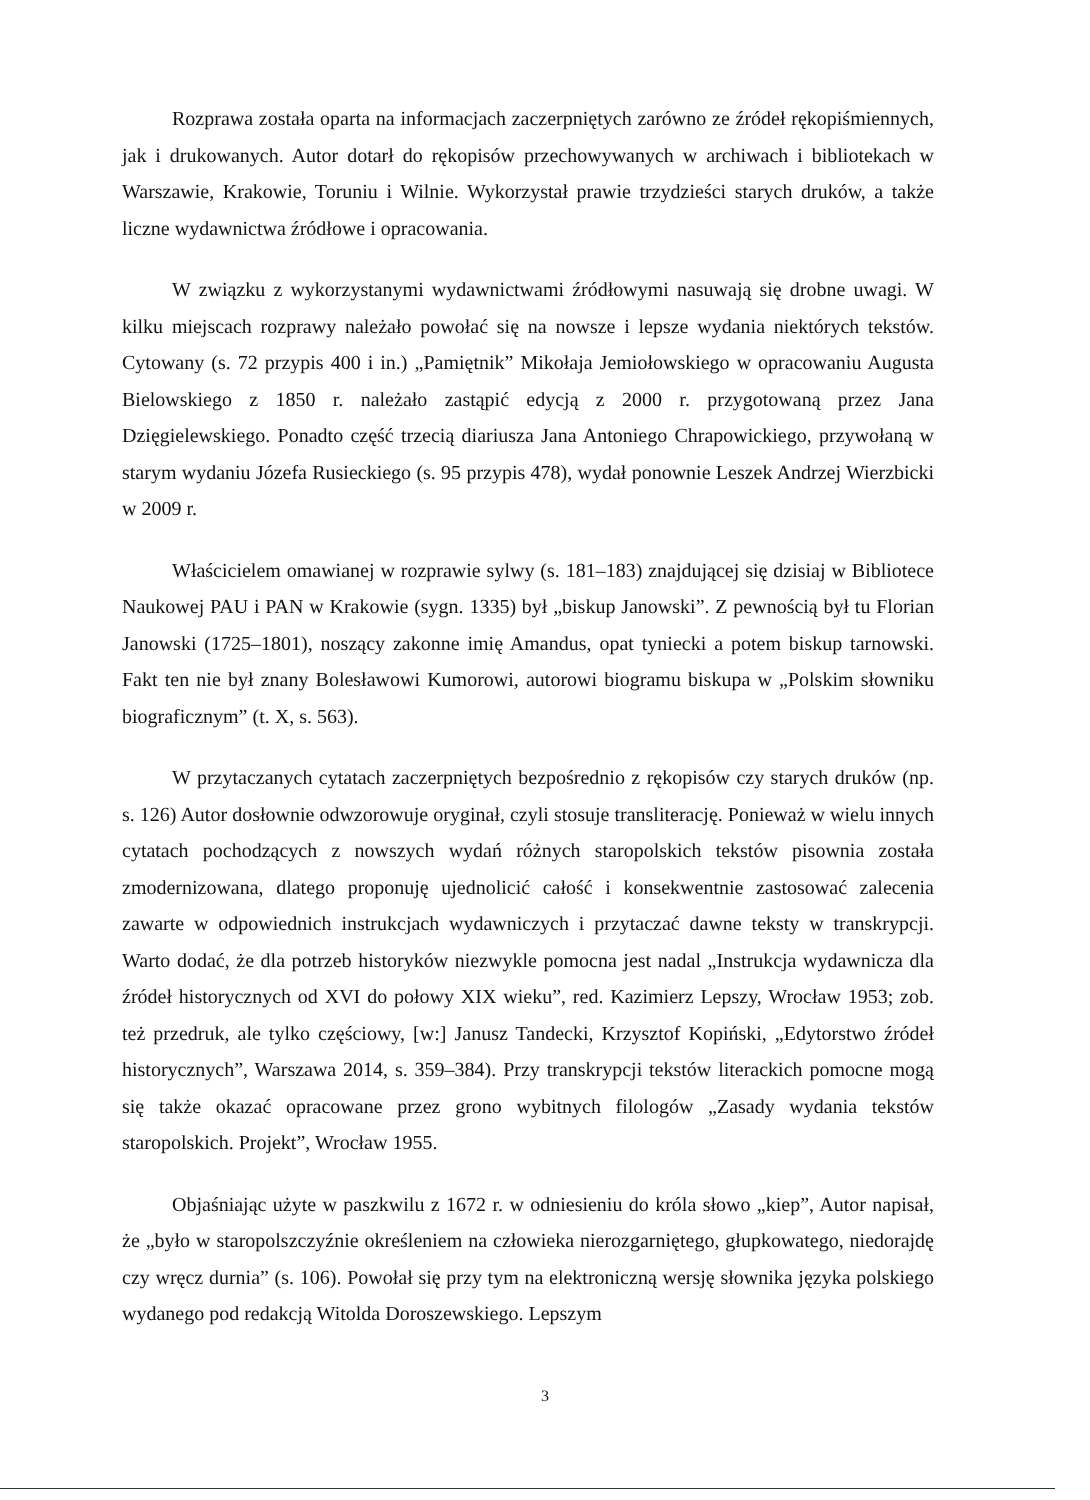Rozprawa została oparta na informacjach zaczerpniętych zarówno ze źródeł rękopiśmiennych, jak i drukowanych. Autor dotarł do rękopisów przechowywanych w archiwach i bibliotekach w Warszawie, Krakowie, Toruniu i Wilnie. Wykorzystał prawie trzydzieści starych druków, a także liczne wydawnictwa źródłowe i opracowania.
W związku z wykorzystanymi wydawnictwami źródłowymi nasuwają się drobne uwagi. W kilku miejscach rozprawy należało powołać się na nowsze i lepsze wydania niektórych tekstów. Cytowany (s. 72 przypis 400 i in.) „Pamiętnik” Mikołaja Jemiołowskiego w opracowaniu Augusta Bielowskiego z 1850 r. należało zastąpić edycją z 2000 r. przygotowaną przez Jana Dzięgielewskiego. Ponadto część trzecią diariusza Jana Antoniego Chrapowickiego, przywołaną w starym wydaniu Józefa Rusieckiego (s. 95 przypis 478), wydał ponownie Leszek Andrzej Wierzbicki w 2009 r.
Właścicielem omawianej w rozprawie sylwy (s. 181–183) znajdującej się dzisiaj w Bibliotece Naukowej PAU i PAN w Krakowie (sygn. 1335) był „biskup Janowski”. Z pewnością był tu Florian Janowski (1725–1801), noszący zakonne imię Amandus, opat tyniecki a potem biskup tarnowski. Fakt ten nie był znany Bolesławowi Kumorowi, autorowi biogramu biskupa w „Polskim słowniku biograficznym” (t. X, s. 563).
W przytaczanych cytatach zaczerpniętych bezpośrednio z rękopisów czy starych druków (np. s. 126) Autor dosłownie odwzorowuje oryginał, czyli stosuje transliterację. Ponieważ w wielu innych cytatach pochodzących z nowszych wydań różnych staropolskich tekstów pisownia została zmodernizowana, dlatego proponuję ujednolicić całość i konsekwentnie zastosować zalecenia zawarte w odpowiednich instrukcjach wydawniczych i przytaczać dawne teksty w transkrypcji. Warto dodać, że dla potrzeb historyków niezwykle pomocna jest nadal „Instrukcja wydawnicza dla źródeł historycznych od XVI do połowy XIX wieku”, red. Kazimierz Lepszy, Wrocław 1953; zob. też przedruk, ale tylko częściowy, [w:] Janusz Tandecki, Krzysztof Kopiński, „Edytorstwo źródeł historycznych”, Warszawa 2014, s. 359–384). Przy transkrypcji tekstów literackich pomocne mogą się także okazać opracowane przez grono wybitnych filologów „Zasady wydania tekstów staropolskich. Projekt”, Wrocław 1955.
Objaśniając użyte w paszkwilu z 1672 r. w odniesieniu do króla słowo „kiep”, Autor napisał, że „było w staropolszczyźnie określeniem na człowieka nierozgarniętego, głupkowatego, niedorajdę czy wręcz durnia” (s. 106). Powołał się przy tym na elektroniczną wersję słownika języka polskiego wydanego pod redakcją Witolda Doroszewskiego. Lepszym
3